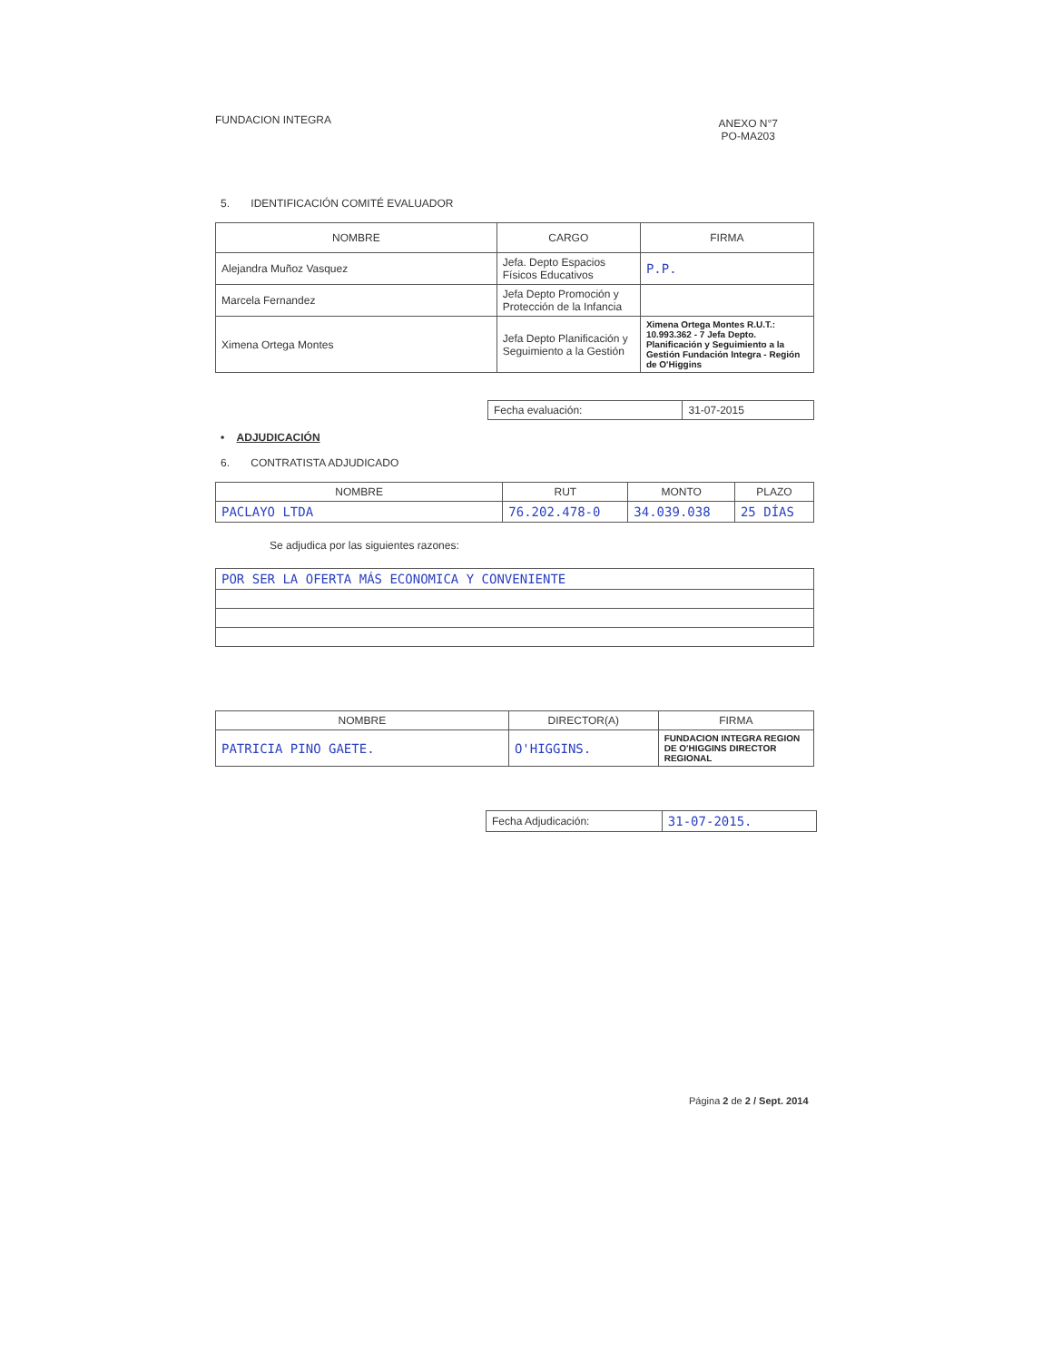FUNDACION INTEGRA
ANEXO N°7
PO-MA203
5. IDENTIFICACIÓN COMITÉ EVALUADOR
| NOMBRE | CARGO | FIRMA |
| --- | --- | --- |
| Alejandra Muñoz Vasquez | Jefa. Depto Espacios Físicos Educativos | P.P. |
| Marcela Fernandez | Jefa Depto Promoción y Protección de la Infancia | |
| Ximena Ortega Montes | Jefa Depto Planificación y Seguimiento a la Gestión | Ximena Ortega Montes R.U.T.: 10.993.362 - 7 Jefa Depto. Planificación y Seguimiento a la Gestión Fundación Integra - Región de O'Higgins |
| Fecha evaluación: | 31-07-2015 |
• ADJUDICACIÓN
6. CONTRATISTA ADJUDICADO
| NOMBRE | RUT | MONTO | PLAZO |
| --- | --- | --- | --- |
| PACLAYO LTDA | 76.202.478-0 | 34.039.038 | 25 DÍAS |
Se adjudica por las siguientes razones:
| POR SER LA OFERTA MÁS ECONOMICA Y CONVENIENTE |
| NOMBRE | DIRECTOR(A) | FIRMA |
| --- | --- | --- |
| PATRICIA PINO GAETE. | O'HIGGINS. | FUNDACION INTEGRA REGION DE O'HIGGINS DIRECTOR REGIONAL |
| Fecha Adjudicación: | 31-07-2015. |
Página 2 de 2 / Sept. 2014